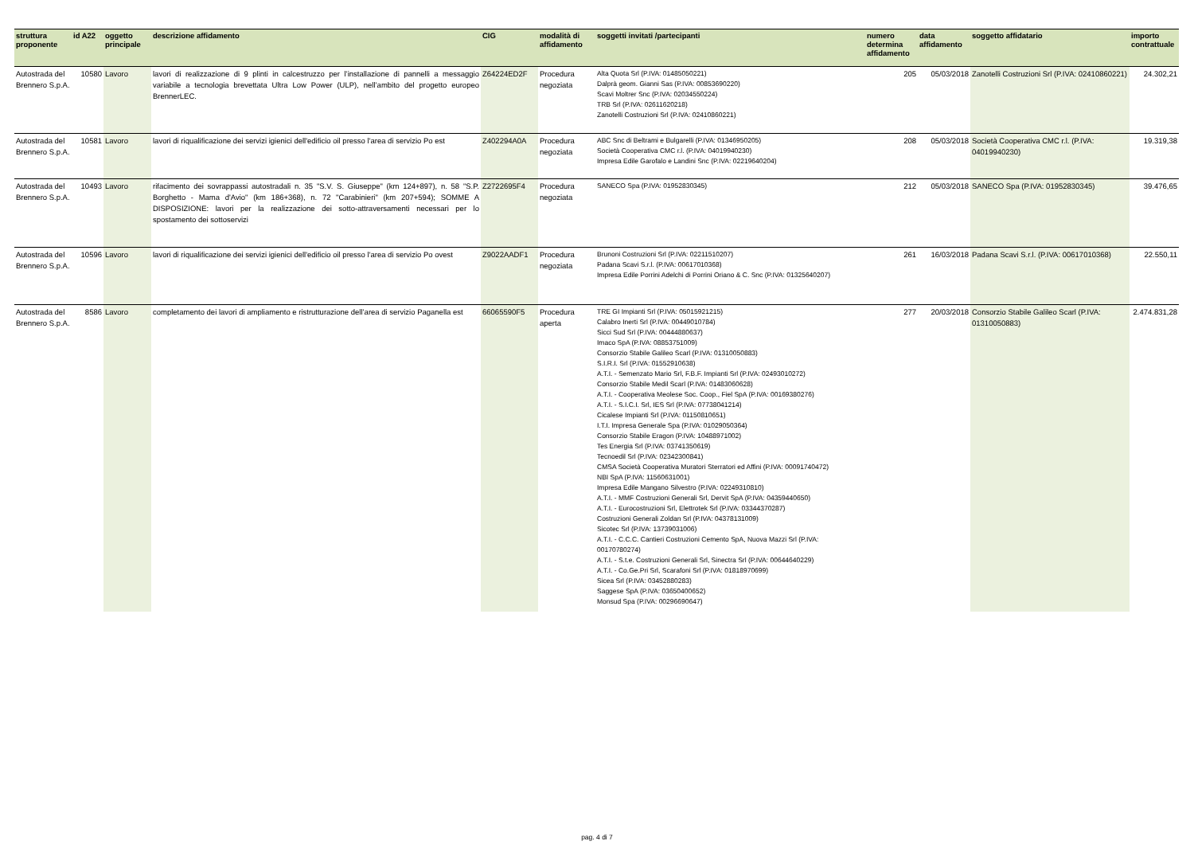| struttura proponente | id A22 | oggetto principale | descrizione affidamento | CIG | modalità di affidamento | soggetti invitati /partecipanti | numero determina affidamento | data affidamento | soggetto affidatario | importo contrattuale |
| --- | --- | --- | --- | --- | --- | --- | --- | --- | --- | --- |
| Autostrada del Brennero S.p.A. | 10580 | Lavoro | lavori di realizzazione di 9 plinti in calcestruzzo per l’installazione di pannelli a messaggio variabile a tecnologia brevettata Ultra Low Power (ULP), nell’ambito del progetto europeo BrennerLEC. | Z64224ED2F | Procedura negoziata | Alta Quota Srl (P.IVA: 01485050221) Dalprà geom. Gianni Sas (P.IVA: 00853690220) Scavi Moltrer Snc (P.IVA: 02034550224) TRB Srl (P.IVA: 02611620218) Zanotelli Costruzioni Srl (P.IVA: 02410860221) | 205 | 05/03/2018 | Zanotelli Costruzioni Srl (P.IVA: 02410860221) | 24.302,21 |
| Autostrada del Brennero S.p.A. | 10581 | Lavoro | lavori di riqualificazione dei servizi igienici dell'edificio oil presso l'area di servizio Po est | Z402294A0A | Procedura negoziata | ABC Snc di Beltrami e Bulgarelli (P.IVA: 01346950205) Società Cooperativa CMC r.l. (P.IVA: 04019940230) Impresa Edile Garofalo e Landini Snc (P.IVA: 02219640204) | 208 | 05/03/2018 | Società Cooperativa CMC r.l. (P.IVA: 04019940230) | 19.319,38 |
| Autostrada del Brennero S.p.A. | 10493 | Lavoro | rifacimento dei sovrappassi autostradali n. 35 "S.V. S. Giuseppe" (km 124+897), n. 58 "S.P. Borghetto - Mama d'Avio" (km 186+368), n. 72 "Carabinieri" (km 207+594); SOMME A DISPOSIZIONE: lavori per la realizzazione dei sotto-attraversamenti necessari per lo spostamento dei sottoservizi | Z2722695F4 | Procedura negoziata | SANECO Spa (P.IVA: 01952830345) | 212 | 05/03/2018 | SANECO Spa (P.IVA: 01952830345) | 39.476,65 |
| Autostrada del Brennero S.p.A. | 10596 | Lavoro | lavori di riqualificazione dei servizi igienici dell'edificio oil presso l'area di servizio Po ovest | Z9022AADF1 | Procedura negoziata | Brunoni Costruzioni Srl (P.IVA: 02211510207) Padana Scavi S.r.l. (P.IVA: 00617010368) Impresa Edile Porrini Adelchi di Porrini Oriano & C. Snc (P.IVA: 01325640207) | 261 | 16/03/2018 | Padana Scavi S.r.l. (P.IVA: 00617010368) | 22.550,11 |
| Autostrada del Brennero S.p.A. | 8586 | Lavoro | completamento dei lavori di ampliamento e ristrutturazione dell’area di servizio Paganella est | 66065590F5 | Procedura aperta | TRE GI Impianti Srl (P.IVA: 05015921215) Calabro Inerti Srl (P.IVA: 00449010784) Sicci Sud Srl (P.IVA: 00444880637) Imaco SpA (P.IVA: 08853751009) Consorzio Stabile Galileo Scarl (P.IVA: 01310050883) S.I.R.I. Srl (P.IVA: 01552910638) A.T.I. - Semenzato Mario Srl, F.B.F. Impianti Srl (P.IVA: 02493010272) Consorzio Stabile Medil Scarl (P.IVA: 01483060628) A.T.I. - Cooperativa Meolese Soc. Coop., Fiel SpA (P.IVA: 00169380276) A.T.I. - S.I.C.I. Srl, IES Srl (P.IVA: 07738041214) Cicalese Impianti Srl (P.IVA: 01150810651) I.T.I. Impresa Generale Spa (P.IVA: 01029050364) Consorzio Stabile Eragon (P.IVA: 10488971002) Tes Energia Srl (P.IVA: 03741350619) Tecnoedil Srl (P.IVA: 02342300841) CMSA Società Cooperativa Muratori Sterratori ed Affini (P.IVA: 00091740472) NBI SpA (P.IVA: 11560631001) Impresa Edile Mangano Silvestro (P.IVA: 02249310810) A.T.I. - MMF Costruzioni Generali Srl, Dervit SpA (P.IVA: 04359440650) A.T.I. - Eurocostruzioni Srl, Elettrotek Srl (P.IVA: 03344370287) Costruzioni Generali Zoldan Srl (P.IVA: 04378131009) Sicotec Srl (P.IVA: 13739031006) A.T.I. - C.C.C. Cantieri Costruzioni Cemento SpA, Nuova Mazzi Srl (P.IVA: 00170780274) A.T.I. - S.t.e. Costruzioni Generali Srl, Sinectra Srl (P.IVA: 00644640229) A.T.I. - Co.Ge.Pri Srl, Scarafoni Srl (P.IVA: 01818970699) Sicea Srl (P.IVA: 03452880283) Saggese SpA (P.IVA: 03650400652) Monsud Spa (P.IVA: 00296690647) | 277 | 20/03/2018 | Consorzio Stabile Galileo Scarl (P.IVA: 01310050883) | 2.474.831,28 |
pag. 4 di 7